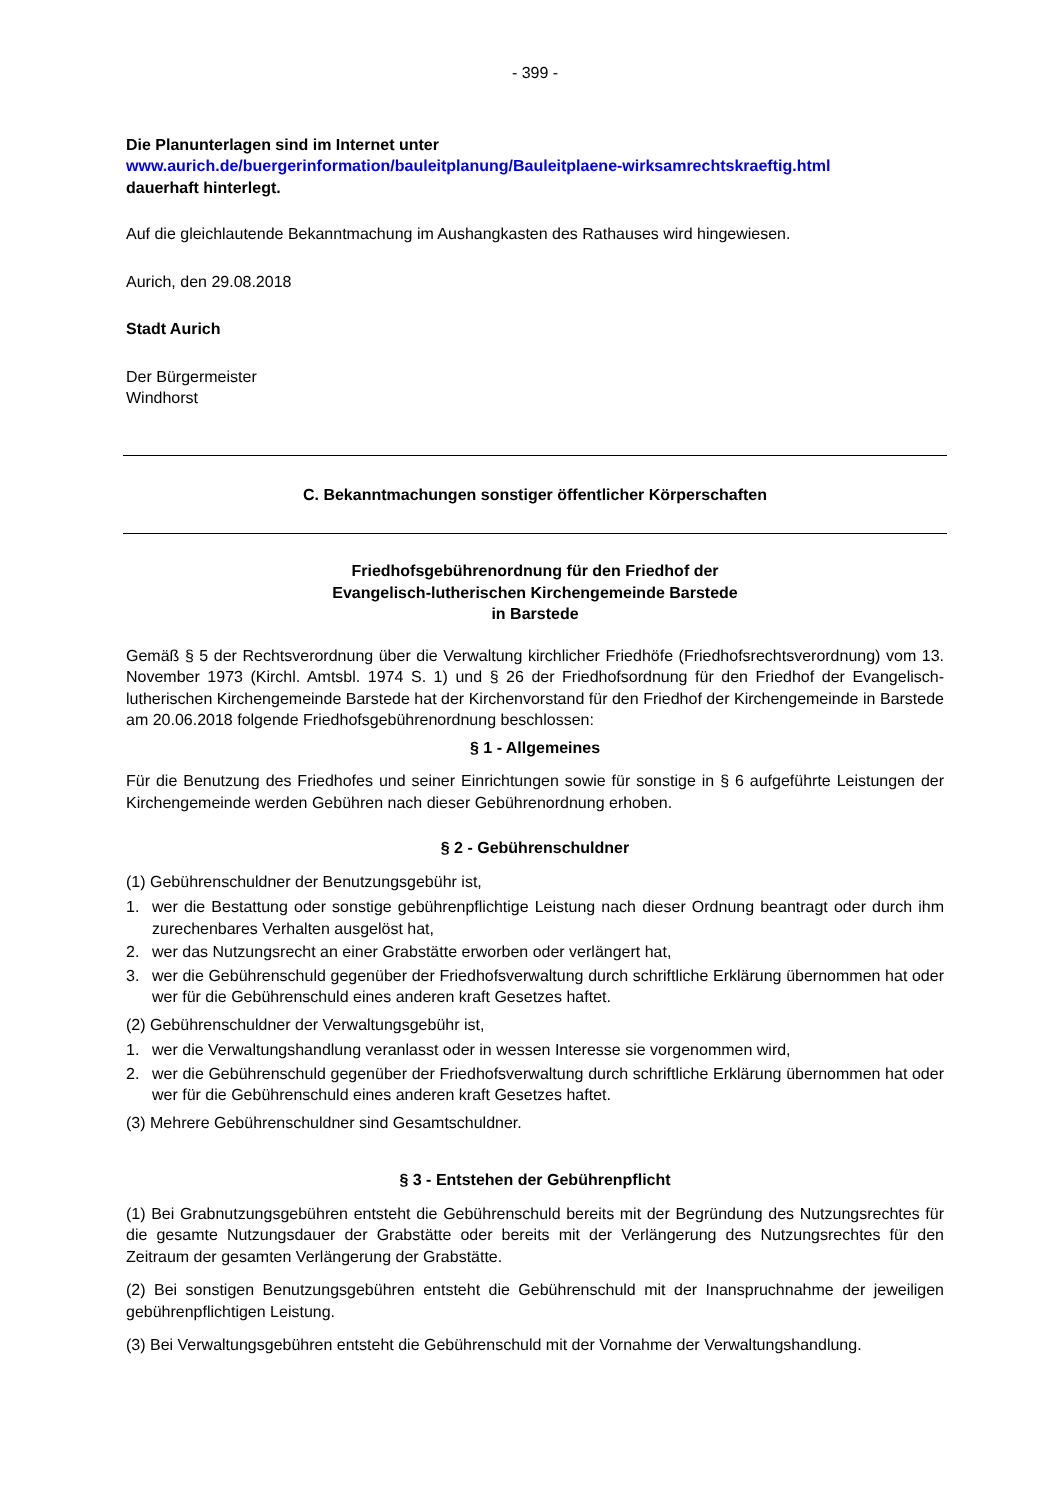- 399 -
Die Planunterlagen sind im Internet unter
www.aurich.de/buergerinformation/bauleitplanung/Bauleitplaene-wirksamrechtskraeftig.html
dauerhaft hinterlegt.
Auf die gleichlautende Bekanntmachung im Aushangkasten des Rathauses wird hingewiesen.
Aurich, den 29.08.2018
Stadt Aurich
Der Bürgermeister
Windhorst
C. Bekanntmachungen sonstiger öffentlicher Körperschaften
Friedhofsgebührenordnung für den Friedhof der
Evangelisch-lutherischen Kirchengemeinde Barstede
in Barstede
Gemäß § 5 der Rechtsverordnung über die Verwaltung kirchlicher Friedhöfe (Friedhofsrechtsverordnung) vom 13. November 1973 (Kirchl. Amtsbl. 1974 S. 1) und § 26 der Friedhofsordnung für den Friedhof der Evangelisch-lutherischen Kirchengemeinde Barstede hat der Kirchenvorstand für den Friedhof der Kirchengemeinde in Barstede am 20.06.2018 folgende Friedhofsgebührenordnung beschlossen:
§ 1 - Allgemeines
Für die Benutzung des Friedhofes und seiner Einrichtungen sowie für sonstige in § 6 aufgeführte Leistungen der Kirchengemeinde werden Gebühren nach dieser Gebührenordnung erhoben.
§ 2 - Gebührenschuldner
(1) Gebührenschuldner der Benutzungsgebühr ist,
1. wer die Bestattung oder sonstige gebührenpflichtige Leistung nach dieser Ordnung beantragt oder durch ihm zurechenbares Verhalten ausgelöst hat,
2. wer das Nutzungsrecht an einer Grabstätte erworben oder verlängert hat,
3. wer die Gebührenschuld gegenüber der Friedhofsverwaltung durch schriftliche Erklärung übernommen hat oder wer für die Gebührenschuld eines anderen kraft Gesetzes haftet.
(2) Gebührenschuldner der Verwaltungsgebühr ist,
1. wer die Verwaltungshandlung veranlasst oder in wessen Interesse sie vorgenommen wird,
2. wer die Gebührenschuld gegenüber der Friedhofsverwaltung durch schriftliche Erklärung übernommen hat oder wer für die Gebührenschuld eines anderen kraft Gesetzes haftet.
(3) Mehrere Gebührenschuldner sind Gesamtschuldner.
§ 3 - Entstehen der Gebührenpflicht
(1) Bei Grabnutzungsgebühren entsteht die Gebührenschuld bereits mit der Begründung des Nutzungsrechtes für die gesamte Nutzungsdauer der Grabstätte oder bereits mit der Verlängerung des Nutzungsrechtes für den Zeitraum der gesamten Verlängerung der Grabstätte.
(2) Bei sonstigen Benutzungsgebühren entsteht die Gebührenschuld mit der Inanspruchnahme der jeweiligen gebührenpflichtigen Leistung.
(3) Bei Verwaltungsgebühren entsteht die Gebührenschuld mit der Vornahme der Verwaltungshandlung.